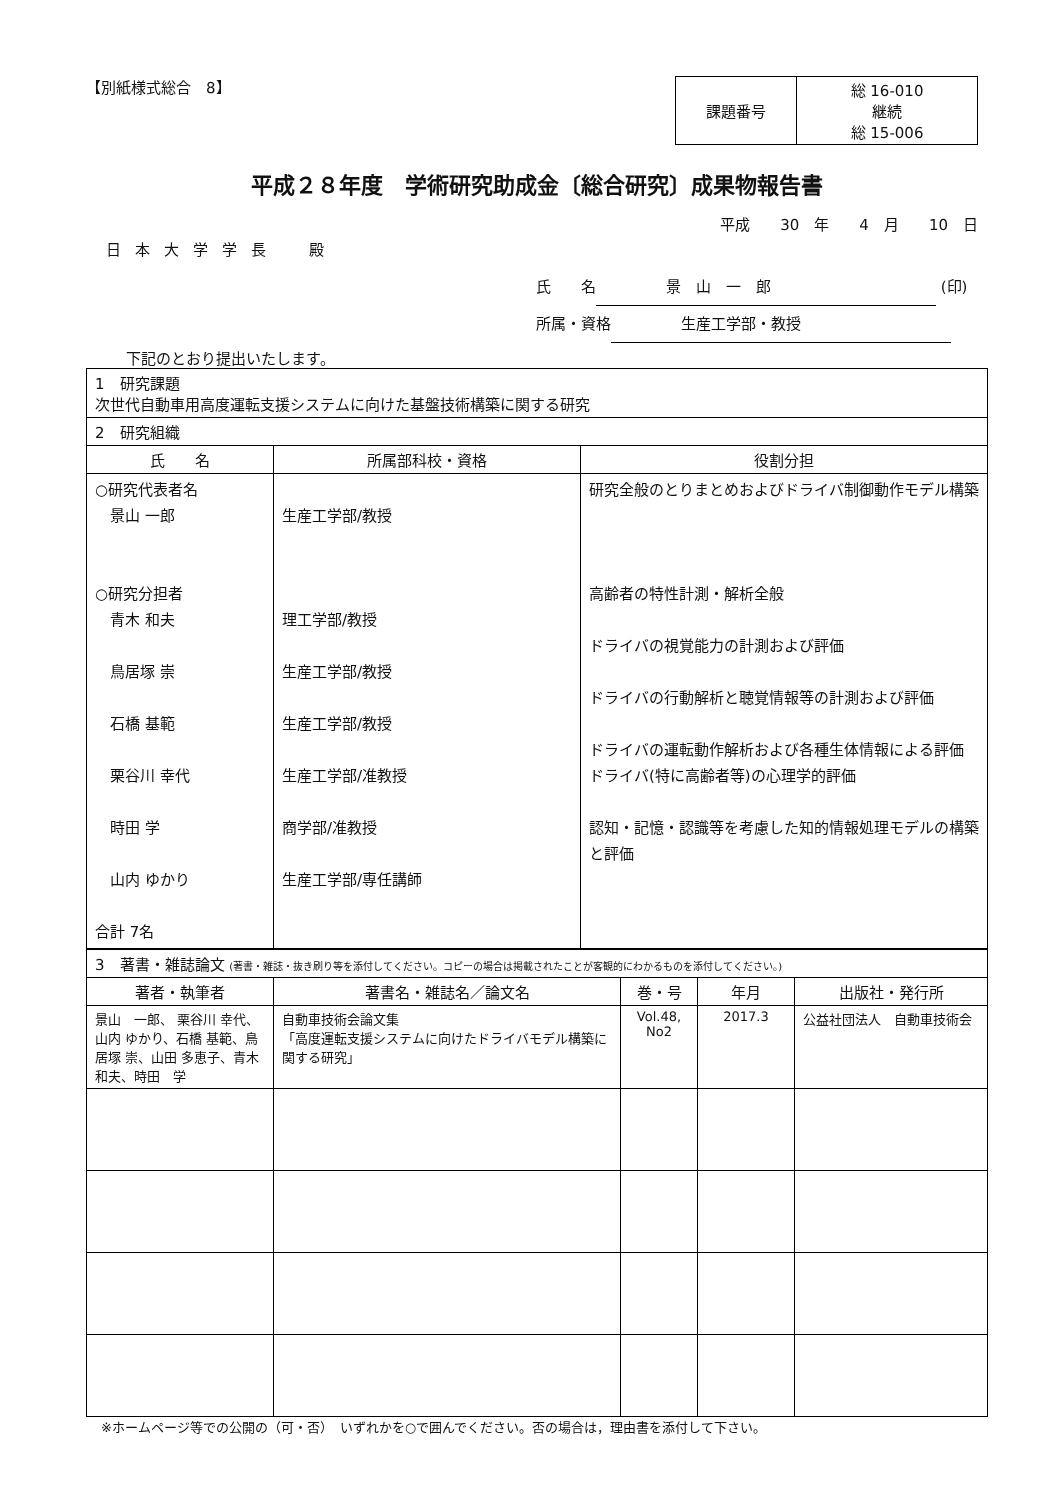【別紙様式総合　8】
| 課題番号 | 総 16-010 継続 総 15-006 |
平成２８年度　学術研究助成金〔総合研究〕成果物報告書
平成　　30　年　　4　月　　10　日
日本大学学長　殿
氏　　名 景　山　一　郎 (印)
所属・資格 生産工学部・教授
下記のとおり提出いたします。
| 1 研究課題 次世代自動車用高度運転支援システムに向けた基盤技術構築に関する研究 | | |
| 2 研究組織 | | |
| 氏 名 | 所属部科校・資格 | 役割分担 |
| ○研究代表者名 景山 一郎 ○研究分担者 青木 和夫 鳥居塚 崇 石橋 基範 栗谷川 幸代 時田 学 山内 ゆかり 合計 7名 | 生産工学部/教授 理工学部/教授 生産工学部/教授 生産工学部/教授 生産工学部/准教授 商学部/准教授 生産工学部/専任講師 | 研究全般のとりまとめおよびドライバ制御動作モデル構築 高齢者の特性計測・解析全般 ドライバの視覚能力の計測および評価 ドライバの行動解析と聴覚情報等の計測および評価 ドライバの運転動作解析および各種生体情報による評価 ドライバ(特に高齢者等)の心理学的評価 認知・記憶・認識等を考慮した知的情報処理モデルの構築と評価 |
| 3 著書・雑誌論文 (著書・雑誌・抜き刷り等を添付してください。コピーの場合は掲載されたことが客観的にわかるものを添付してください。) | | | | |
| 著者・執筆者 | 著書名・雑誌名／論文名 | 巻・号 | 年月 | 出版社・発行所 |
| 景山 一郎、 栗谷川 幸代、 山内 ゆかり、石橋 基範、鳥居塚 崇、山田 多恵子、青木 和夫、時田 学 | 自動車技術会論文集 「高度運転支援システムに向けたドライバモデル構築に関する研究」 | Vol.48, No2 | 2017.3 | 公益社団法人 自動車技術会 |
※ホームページ等での公開の（可・否）　いずれかを○で囲んでください。否の場合は，理由書を添付して下さい。